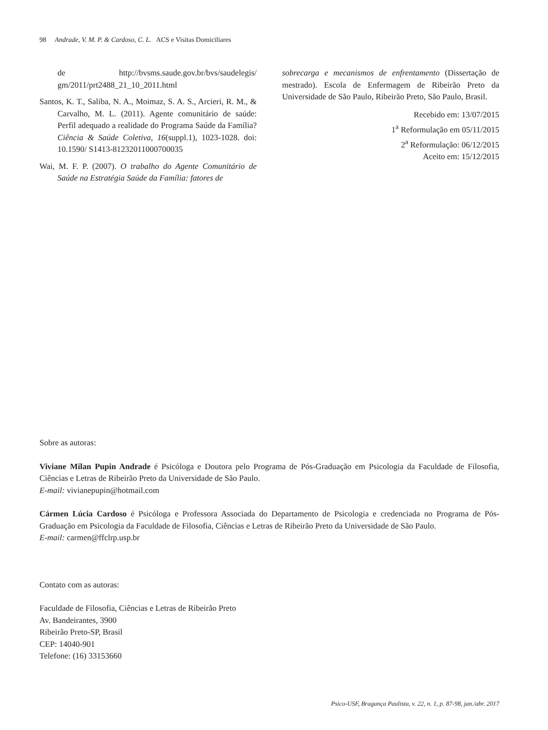98 Andrade, V. M. P. & Cardoso, C. L. ACS e Visitas Domiciliares
de http://bvsms.saude.gov.br/bvs/saudelegis/ gm/2011/prt2488_21_10_2011.html
Santos, K. T., Saliba, N. A., Moimaz, S. A. S., Arcieri, R. M., & Carvalho, M. L. (2011). Agente comunitário de saúde: Perfil adequado a realidade do Programa Saúde da Família? Ciência & Saúde Coletiva, 16(suppl.1), 1023-1028. doi: 10.1590/ S1413-81232011000700035
Wai, M. F. P. (2007). O trabalho do Agente Comunitário de Saúde na Estratégia Saúde da Família: fatores de
sobrecarga e mecanismos de enfrentamento (Dissertação de mestrado). Escola de Enfermagem de Ribeirão Preto da Universidade de São Paulo, Ribeirão Preto, São Paulo, Brasil.
Recebido em: 13/07/2015
1<sup>a</sup> Reformulação em 05/11/2015
2<sup>a</sup> Reformulação: 06/12/2015
Aceito em: 15/12/2015
Sobre as autoras:
Viviane Milan Pupin Andrade é Psicóloga e Doutora pelo Programa de Pós-Graduação em Psicologia da Faculdade de Filosofia, Ciências e Letras de Ribeirão Preto da Universidade de São Paulo.
E-mail: vivianepupin@hotmail.com
Cármen Lúcia Cardoso é Psicóloga e Professora Associada do Departamento de Psicologia e credenciada no Programa de Pós-Graduação em Psicologia da Faculdade de Filosofia, Ciências e Letras de Ribeirão Preto da Universidade de São Paulo.
E-mail: carmen@ffclrp.usp.br
Contato com as autoras:
Faculdade de Filosofia, Ciências e Letras de Ribeirão Preto
Av. Bandeirantes, 3900
Ribeirão Preto-SP, Brasil
CEP: 14040-901
Telefone: (16) 33153660
Psico-USF, Bragança Paulista, v. 22, n. 1, p. 87-98, jan./abr. 2017